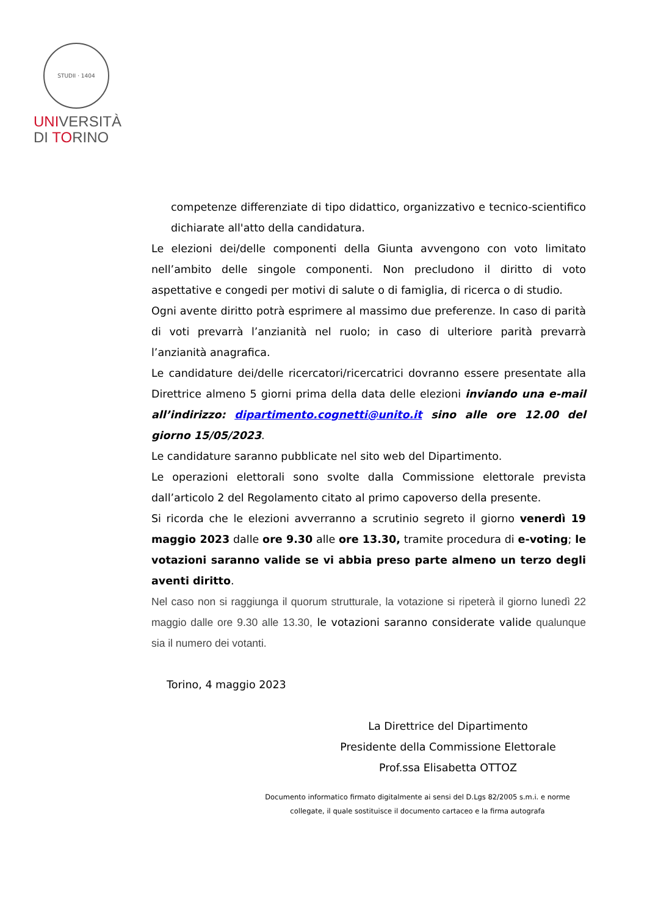STUDII · 1404
UNIVERSITÀ
DI TORINO
competenze differenziate di tipo didattico, organizzativo e tecnico-scientifico dichiarate all'atto della candidatura.
Le elezioni dei/delle componenti della Giunta avvengono con voto limitato nell’ambito delle singole componenti. Non precludono il diritto di voto aspettative e congedi per motivi di salute o di famiglia, di ricerca o di studio.
Ogni avente diritto potrà esprimere al massimo due preferenze. In caso di parità di voti prevarrà l’anzianità nel ruolo; in caso di ulteriore parità prevarrà l’anzianità anagrafica.
Le candidature dei/delle ricercatori/ricercatrici dovranno essere presentate alla Direttrice almeno 5 giorni prima della data delle elezioni inviando una e-mail all’indirizzo: dipartimento.cognetti@unito.it sino alle ore 12.00 del giorno 15/05/2023.
Le candidature saranno pubblicate nel sito web del Dipartimento.
Le operazioni elettorali sono svolte dalla Commissione elettorale prevista dall’articolo 2 del Regolamento citato al primo capoverso della presente.
Si ricorda che le elezioni avverranno a scrutinio segreto il giorno venerdì 19 maggio 2023 dalle ore 9.30 alle ore 13.30, tramite procedura di e-voting; le votazioni saranno valide se vi abbia preso parte almeno un terzo degli aventi diritto.
Nel caso non si raggiunga il quorum strutturale, la votazione si ripeterà il giorno lunedì 22 maggio dalle ore 9.30 alle 13.30, le votazioni saranno considerate valide qualunque sia il numero dei votanti.
Torino, 4 maggio 2023
La Direttrice del Dipartimento
Presidente della Commissione Elettorale
Prof.ssa Elisabetta OTTOZ
Documento informatico firmato digitalmente ai sensi del D.Lgs 82/2005 s.m.i. e norme collegate, il quale sostituisce il documento cartaceo e la firma autografa